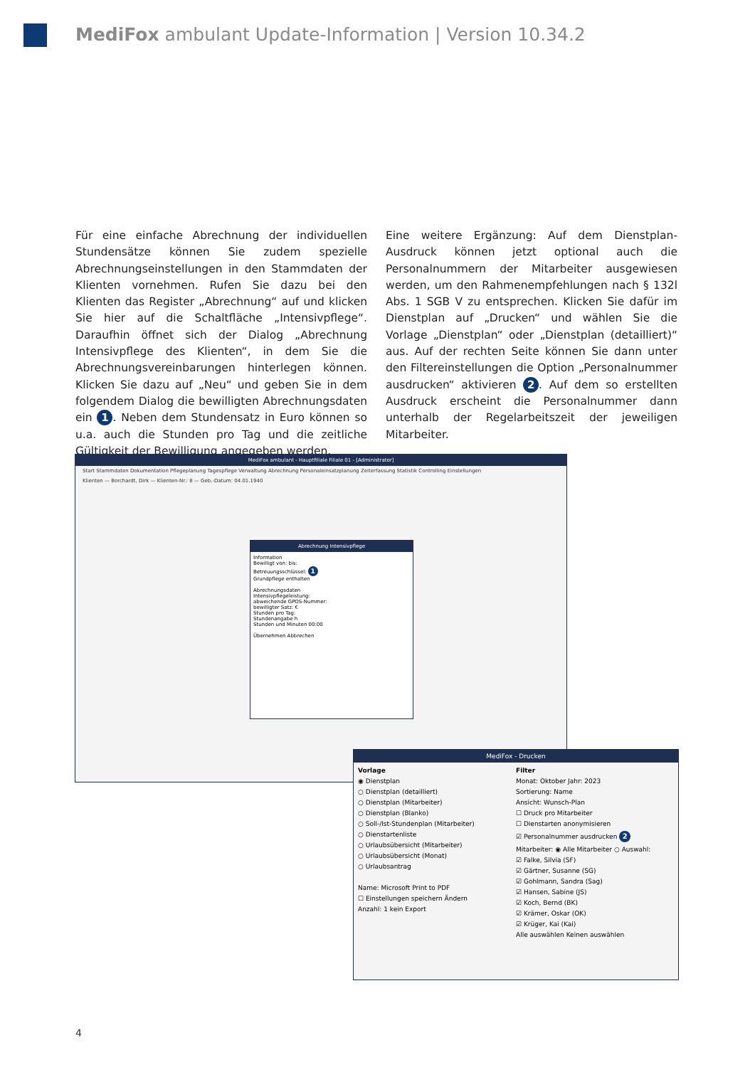MediFox ambulant Update-Information | Version 10.34.2
Für eine einfache Abrechnung der individuellen Stundensätze können Sie zudem spezielle Abrechnungseinstellungen in den Stammdaten der Klienten vornehmen. Rufen Sie dazu bei den Klienten das Register „Abrechnung“ auf und klicken Sie hier auf die Schaltfläche „Intensivpflege“. Daraufhin öffnet sich der Dialog „Abrechnung Intensivpflege des Klienten“, in dem Sie die Abrechnungsvereinbarungen hinterlegen können. Klicken Sie dazu auf „Neu“ und geben Sie in dem folgendem Dialog die bewilligten Abrechnungsdaten ein 1. Neben dem Stundensatz in Euro können so u.a. auch die Stunden pro Tag und die zeitliche Gültigkeit der Bewilligung angegeben werden.
Eine weitere Ergänzung: Auf dem Dienstplan-Ausdruck können jetzt optional auch die Personalnummern der Mitarbeiter ausgewiesen werden, um den Rahmenempfehlungen nach § 132l Abs. 1 SGB V zu entsprechen. Klicken Sie dafür im Dienstplan auf „Drucken“ und wählen Sie die Vorlage „Dienstplan“ oder „Dienstplan (detailliert)“ aus. Auf der rechten Seite können Sie dann unter den Filtereinstellungen die Option „Personalnummer ausdrucken“ aktivieren 2. Auf dem so erstellten Ausdruck erscheint die Personalnummer dann unterhalb der Regelarbeitszeit der jeweiligen Mitarbeiter.
MediFox ambulant - Hauptfiliale Filiale 01 - [Administrator]
Start Stammdaten Dokumentation Pflegeplanung Tagespflege Verwaltung Abrechnung Personaleinsatzplanung Zeiterfassung Statistik Controlling Einstellungen
Klienten — Borchardt, Dirk — Klienten-Nr.: 8 — Geb.-Datum: 04.01.1940
Abrechnung Intensivpflege
Information
Bewilligt von: bis:
Betreuungsschlüssel: 1
Grundpflege enthalten
Abrechnungsdaten
Intensivpflegeleistung:
abweichende GPOS-Nummer:
bewilligter Satz: €
Stunden pro Tag:
Stundenangabe h
Stunden und Minuten 00:00
Übernehmen Abbrechen
MediFox - Drucken
Vorlage
◉ Dienstplan
○ Dienstplan (detailliert)
○ Dienstplan (Mitarbeiter)
○ Dienstplan (Blanko)
○ Soll-/Ist-Stundenplan (Mitarbeiter)
○ Dienstartenliste
○ Urlaubsübersicht (Mitarbeiter)
○ Urlaubsübersicht (Monat)
○ Urlaubsantrag
Name: Microsoft Print to PDF
☐ Einstellungen speichern Ändern
Anzahl: 1 kein Export
Filter
Monat: Oktober Jahr: 2023
Sortierung: Name
Ansicht: Wunsch-Plan
☐ Druck pro Mitarbeiter
☐ Dienstarten anonymisieren
☑ Personalnummer ausdrucken 2
Mitarbeiter: ◉ Alle Mitarbeiter ○ Auswahl:
☑ Falke, Silvia (SF)
☑ Gärtner, Susanne (SG)
☑ Gohlmann, Sandra (Sag)
☑ Hansen, Sabine (JS)
☑ Koch, Bernd (BK)
☑ Krämer, Oskar (OK)
☑ Krüger, Kai (Kai)
Alle auswählen Keinen auswählen
4